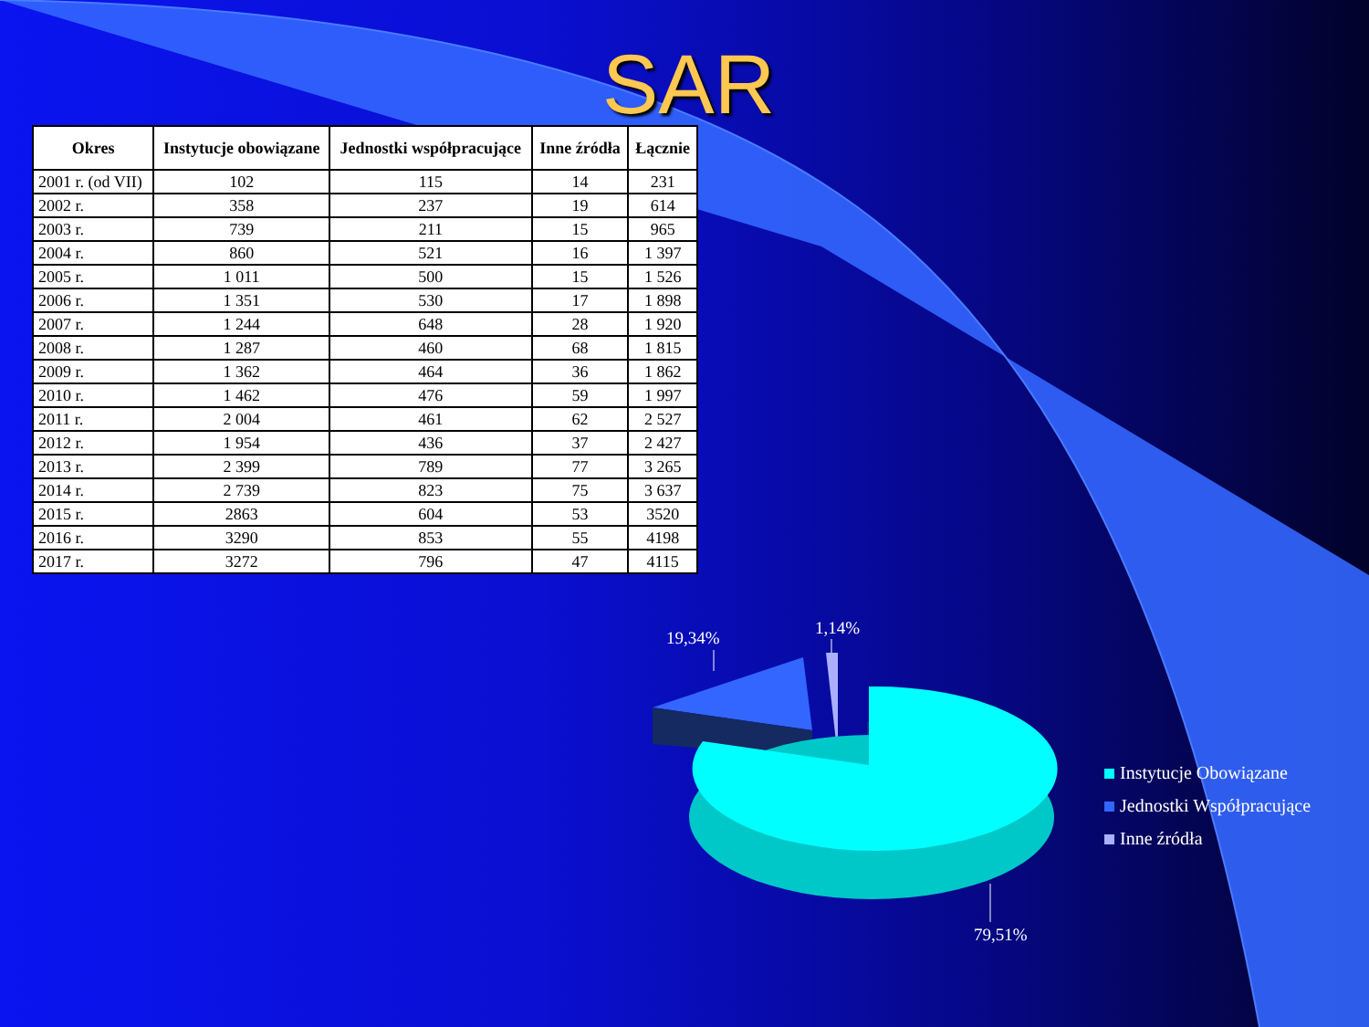SAR
| Okres | Instytucje obowiązane | Jednostki współpracujące | Inne źródła | Łącznie |
| --- | --- | --- | --- | --- |
| 2001 r. (od VII) | 102 | 115 | 14 | 231 |
| 2002 r. | 358 | 237 | 19 | 614 |
| 2003 r. | 739 | 211 | 15 | 965 |
| 2004 r. | 860 | 521 | 16 | 1 397 |
| 2005 r. | 1 011 | 500 | 15 | 1 526 |
| 2006 r. | 1 351 | 530 | 17 | 1 898 |
| 2007 r. | 1 244 | 648 | 28 | 1 920 |
| 2008 r. | 1 287 | 460 | 68 | 1 815 |
| 2009 r. | 1 362 | 464 | 36 | 1 862 |
| 2010 r. | 1 462 | 476 | 59 | 1 997 |
| 2011 r. | 2 004 | 461 | 62 | 2 527 |
| 2012 r. | 1 954 | 436 | 37 | 2 427 |
| 2013 r. | 2 399 | 789 | 77 | 3 265 |
| 2014 r. | 2 739 | 823 | 75 | 3 637 |
| 2015 r. | 2863 | 604 | 53 | 3520 |
| 2016 r. | 3290 | 853 | 55 | 4198 |
| 2017 r. | 3272 | 796 | 47 | 4115 |
19,34% 1,14%
79,51%
Instytucje Obowiązane
Jednostki Współpracujące
Inne źródła